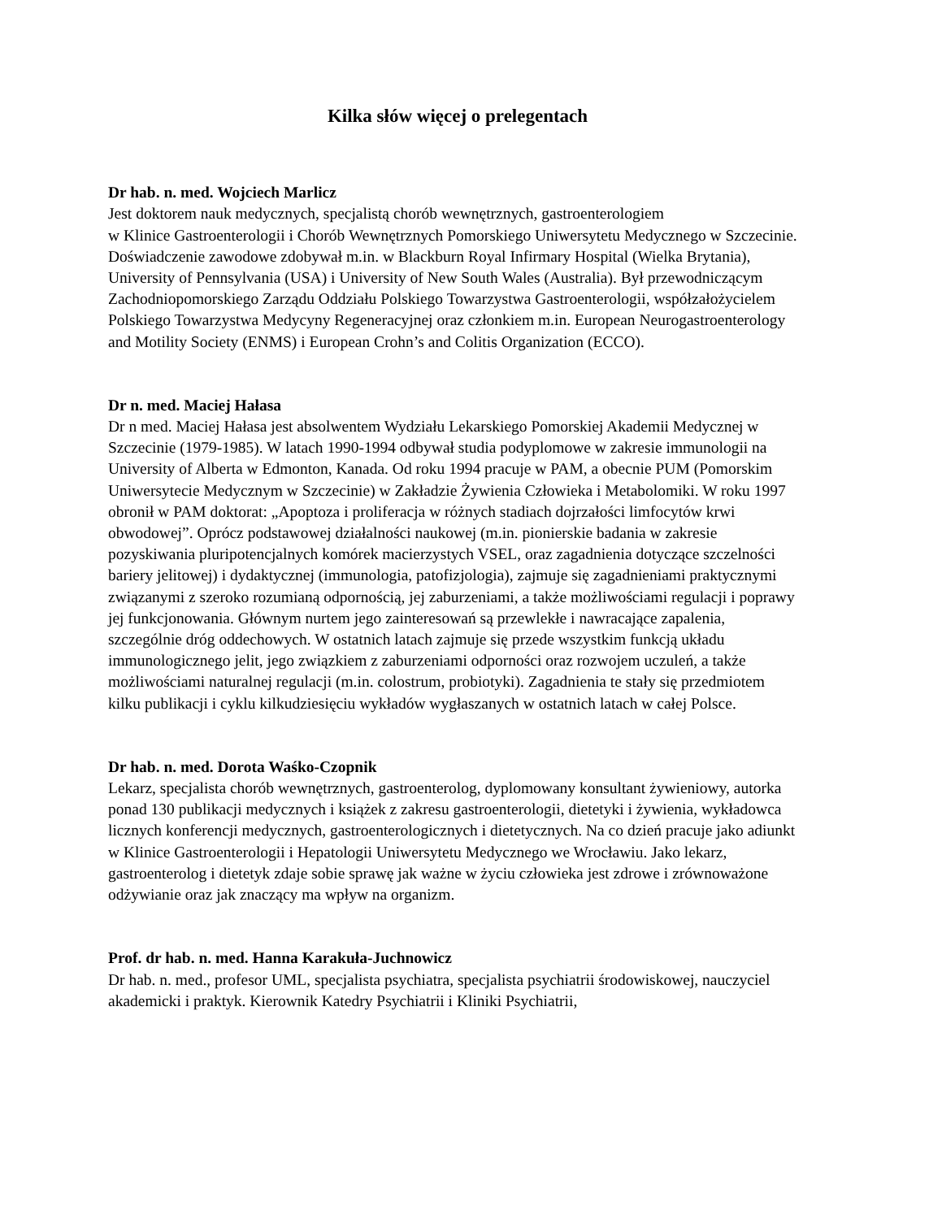Kilka słów więcej o prelegentach
Dr hab. n. med. Wojciech Marlicz
Jest doktorem nauk medycznych, specjalistą chorób wewnętrznych, gastroenterologiem
w Klinice Gastroenterologii i Chorób Wewnętrznych Pomorskiego Uniwersytetu Medycznego w Szczecinie. Doświadczenie zawodowe zdobywał m.in. w Blackburn Royal Infirmary Hospital (Wielka Brytania), University of Pennsylvania (USA) i University of New South Wales (Australia). Był przewodniczącym Zachodniopomorskiego Zarządu Oddziału Polskiego Towarzystwa Gastroenterologii, współzałożycielem Polskiego Towarzystwa Medycyny Regeneracyjnej oraz członkiem m.in. European Neurogastroenterology and Motility Society (ENMS) i European Crohn’s and Colitis Organization (ECCO).
Dr n. med. Maciej Hałasa
Dr n med. Maciej Hałasa jest absolwentem Wydziału Lekarskiego Pomorskiej Akademii Medycznej w Szczecinie (1979-1985). W latach 1990-1994 odbywał studia podyplomowe w zakresie immunologii na University of Alberta w Edmonton, Kanada. Od roku 1994 pracuje w PAM, a obecnie PUM (Pomorskim Uniwersytecie Medycznym w Szczecinie) w Zakładzie Żywienia Człowieka i Metabolomiki. W roku 1997 obronił w PAM doktorat: „Apoptoza i proliferacja w różnych stadiach dojrzałości limfocytów krwi obwodowej”. Oprócz podstawowej działalności naukowej (m.in. pionierskie badania w zakresie pozyskiwania pluripotencjalnych komórek macierzystych VSEL, oraz zagadnienia dotyczące szczelności bariery jelitowej) i dydaktycznej (immunologia, patofizjologia), zajmuje się zagadnieniami praktycznymi związanymi z szeroko rozumianą odpornością, jej zaburzeniami, a także możliwościami regulacji i poprawy jej funkcjonowania. Głównym nurtem jego zainteresowań są przewlekłe i nawracające zapalenia, szczególnie dróg oddechowych. W ostatnich latach zajmuje się przede wszystkim funkcją układu immunologicznego jelit, jego związkiem z zaburzeniami odporności oraz rozwojem uczuleń, a także możliwościami naturalnej regulacji (m.in. colostrum, probiotyki). Zagadnienia te stały się przedmiotem kilku publikacji i cyklu kilkudziesięciu wykładów wygłaszanych w ostatnich latach w całej Polsce.
Dr hab. n. med. Dorota Waśko-Czopnik
Lekarz, specjalista chorób wewnętrznych, gastroenterolog, dyplomowany konsultant żywieniowy, autorka ponad 130 publikacji medycznych i książek z zakresu gastroenterologii, dietetyki i żywienia, wykładowca licznych konferencji medycznych, gastroenterologicznych i dietetycznych. Na co dzień pracuje jako adiunkt w Klinice Gastroenterologii i Hepatologii Uniwersytetu Medycznego we Wrocławiu. Jako lekarz, gastroenterolog i dietetyk zdaje sobie sprawę jak ważne w życiu człowieka jest zdrowe i zrównoważone odżywianie oraz jak znaczący ma wpływ na organizm.
Prof. dr hab. n. med. Hanna Karakuła-Juchnowicz
Dr hab. n. med., profesor UML, specjalista psychiatra, specjalista psychiatrii środowiskowej, nauczyciel akademicki i praktyk. Kierownik Katedry Psychiatrii i Kliniki Psychiatrii,